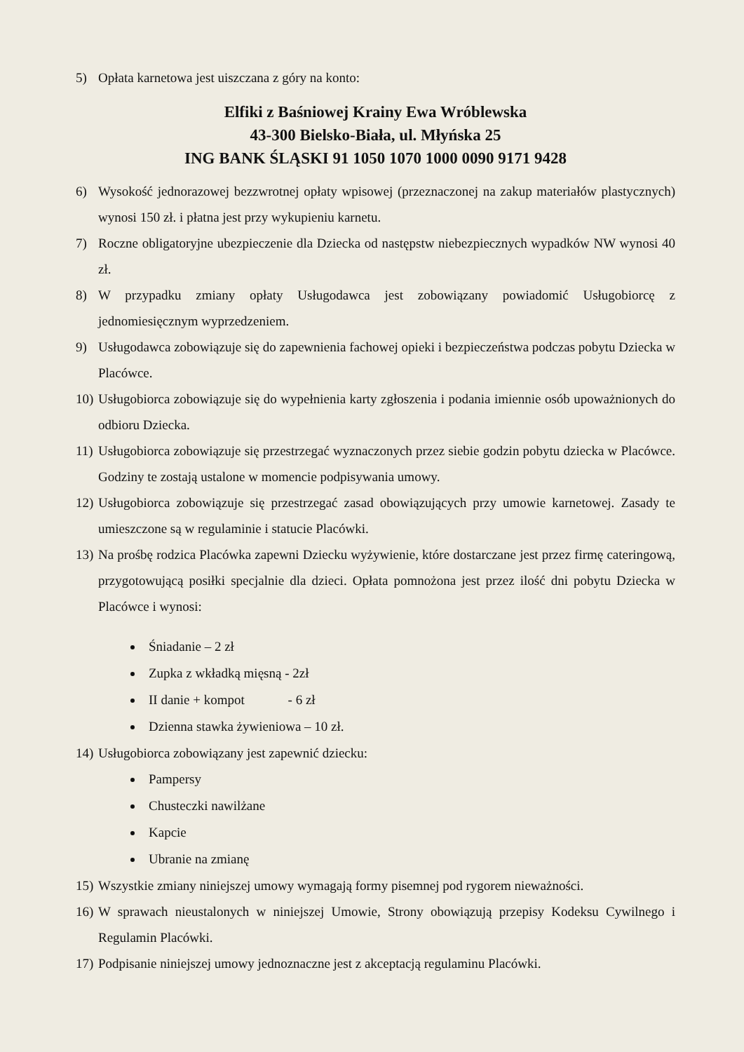5) Opłata karnetowa jest uiszczana z góry na konto:
Elfiki z Baśniowej Krainy Ewa Wróblewska
43-300 Bielsko-Biała, ul. Młyńska 25
ING BANK ŚLĄSKI 91 1050 1070 1000 0090 9171 9428
6) Wysokość jednorazowej bezzwrotnej opłaty wpisowej (przeznaczonej na zakup materiałów plastycznych) wynosi 150 zł. i płatna jest przy wykupieniu karnetu.
7) Roczne obligatoryjne ubezpieczenie dla Dziecka od następstw niebezpiecznych wypadków NW wynosi 40 zł.
8) W przypadku zmiany opłaty Usługodawca jest zobowiązany powiadomić Usługobiorcę z jednomiesięcznym wyprzedzeniem.
9) Usługodawca zobowiązuje się do zapewnienia fachowej opieki i bezpieczeństwa podczas pobytu Dziecka w Placówce.
10) Usługobiorca zobowiązuje się do wypełnienia karty zgłoszenia i podania imiennie osób upoważnionych do odbioru Dziecka.
11) Usługobiorca zobowiązuje się przestrzegać wyznaczonych przez siebie godzin pobytu dziecka w Placówce. Godziny te zostają ustalone w momencie podpisywania umowy.
12) Usługobiorca zobowiązuje się przestrzegać zasad obowiązujących przy umowie karnetowej. Zasady te umieszczone są w regulaminie i statucie Placówki.
13) Na prośbę rodzica Placówka zapewni Dziecku wyżywienie, które dostarczane jest przez firmę cateringową, przygotowującą posiłki specjalnie dla dzieci. Opłata pomnożona jest przez ilość dni pobytu Dziecka w Placówce i wynosi:
Śniadanie – 2 zł
Zupka z wkładką mięsną - 2zł
II danie + kompot - 6 zł
Dzienna stawka żywieniowa – 10 zł.
14) Usługobiorca zobowiązany jest zapewnić dziecku:
Pampersy
Chusteczki nawilżane
Kapcie
Ubranie na zmianę
15) Wszystkie zmiany niniejszej umowy wymagają formy pisemnej pod rygorem nieważności.
16) W sprawach nieustalonych w niniejszej Umowie, Strony obowiązują przepisy Kodeksu Cywilnego i Regulamin Placówki.
17) Podpisanie niniejszej umowy jednoznaczne jest z akceptacją regulaminu Placówki.